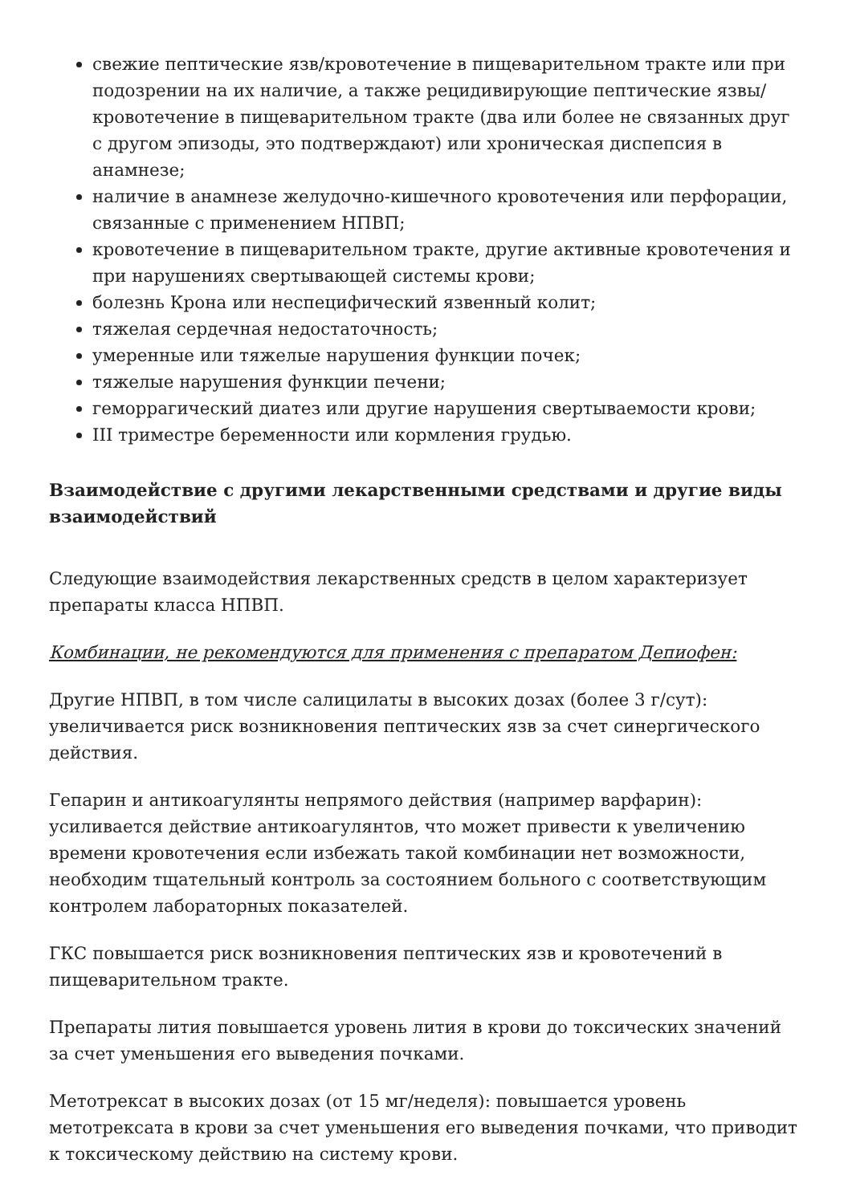свежие пептические язв/кровотечение в пищеварительном тракте или при подозрении на их наличие, а также рецидивирующие пептические язвы/кровотечение в пищеварительном тракте (два или более не связанных друг с другом эпизоды, это подтверждают) или хроническая диспепсия в анамнезе;
наличие в анамнезе желудочно-кишечного кровотечения или перфорации, связанные с применением НПВП;
кровотечение в пищеварительном тракте, другие активные кровотечения и при нарушениях свертывающей системы крови;
болезнь Крона или неспецифический язвенный колит;
тяжелая сердечная недостаточность;
умеренные или тяжелые нарушения функции почек;
тяжелые нарушения функции печени;
геморрагический диатез или другие нарушения свертываемости крови;
III триместре беременности или кормления грудью.
Взаимодействие с другими лекарственными средствами и другие виды взаимодействий
Следующие взаимодействия лекарственных средств в целом характеризует препараты класса НПВП.
Комбинации, не рекомендуются для применения с препаратом Депиофен:
Другие НПВП, в том числе салицилаты в высоких дозах (более 3 г/сут): увеличивается риск возникновения пептических язв за счет синергического действия.
Гепарин и антикоагулянты непрямого действия (например варфарин): усиливается действие антикоагулянтов, что может привести к увеличению времени кровотечения если избежать такой комбинации нет возможности, необходим тщательный контроль за состоянием больного с соответствующим контролем лабораторных показателей.
ГКС повышается риск возникновения пептических язв и кровотечений в пищеварительном тракте.
Препараты лития повышается уровень лития в крови до токсических значений за счет уменьшения его выведения почками.
Метотрексат в высоких дозах (от 15 мг/неделя): повышается уровень метотрексата в крови за счет уменьшения его выведения почками, что приводит к токсическому действию на систему крови.